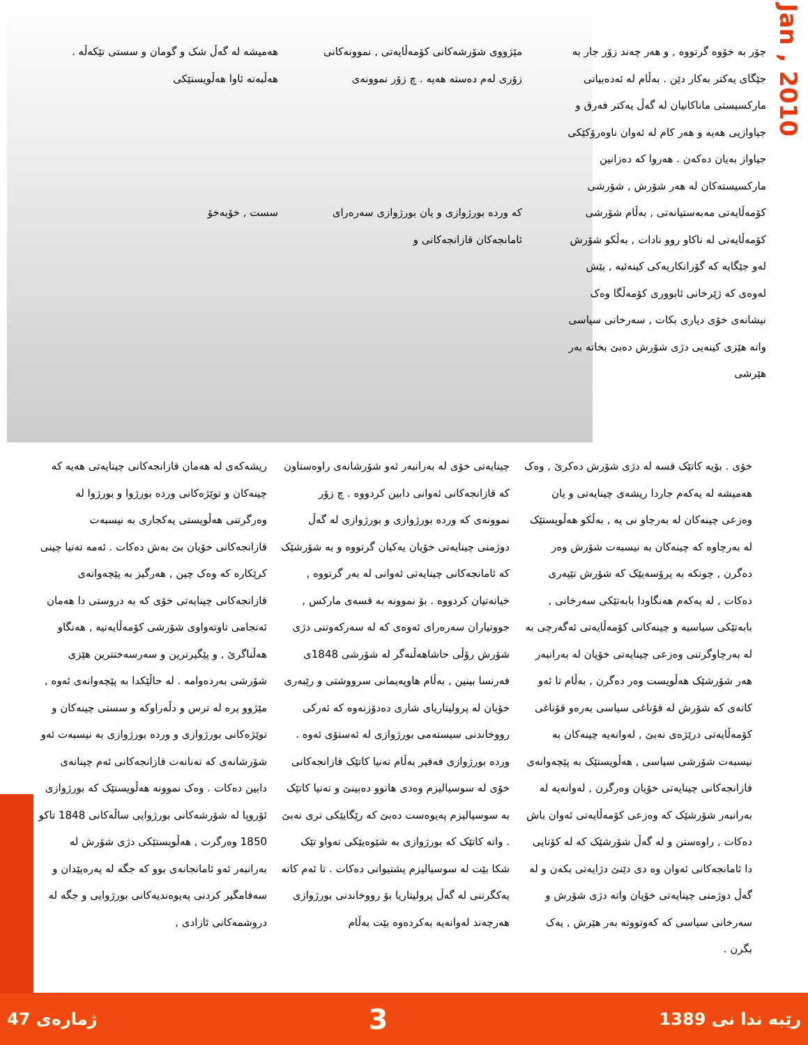Jan , 2010
جۆر بە خۆوە گرتووە , و هەر چەند زۆر جار بە جێگای یەکتر بەکار دێن . بەڵام لە ئەدەبیاتی مارکسیستی ماناکانیان لە گەڵ یەکتر فەرق و جیاوازیی هەیە و هەر کام لە ئەوان ناوەرۆکێکی جیاواز بەیان دەکەن . هەروا کە دەزانین مارکسیستەکان لە هەر شۆرش , شۆرشی کۆمەڵایەتی مەبەستیانەتی , بەڵام شۆرشی کۆمەڵایەتی لە ناکاو روو نادات , بەڵکو شۆرش لەو جێگایە کە گۆرانکاریەکی کینەئیە , پێش لەوەی کە ژێرخانی ئابووری کۆمەڵگا وەک نیشانەی خۆی دیاری بکات , سەرخانی سیاسی واتە هێزی کینەیی دژی شۆرش دەبێ بخاتە بەر هێرشی
مێژووی شۆرشەکانی کۆمەڵایەتی , نموونەکانی زۆری لەم دەستە هەیە . چ زۆر نموونەی
کە وردە بورژوازی و یان بورژوازی سەرەرای ئامانجەکان قازانجەکانی و
هەمیشە لە گەڵ شک و گومان و سستی تێکەڵە . هەڵبەتە ئاوا هەڵویستێکی
سست , خۆبەخۆ
خۆی . بۆیە کاتێک قسە لە دژی شۆرش دەکرێ , وەک هەمیشە لە یەکەم جاردا ریشەی چینایەتی و یان وەزعی چینەکان لە بەرچاو نی یە , بەڵکو هەڵویستێک لە بەرچاوە کە چینەکان بە نیسبەت شۆرش وەر دەگرن , چونکە بە پرۆسەیێک کە شۆرش تێپەری دەکات , لە یەکەم هەنگاودا بابەتێکی سەرخانی , بابەتێکی سیاسیە و چینەکانی کۆمەڵایەتی ئەگەرچی بە لە بەرچاوگرتنی وەزعی چینایەتی خۆیان لە بەرانبەر هەر شۆرشێک هەڵویست وەر دەگرن , بەڵام تا ئەو کاتەی کە شۆرش لە قۆناغی سیاسی بەرەو قۆناغی کۆمەڵایەتی درێژەی نەبێ , لەوانەیە چینەکان بە نیسبەت شۆرشی سیاسی , هەڵویستێک بە پێچەوانەی قازانجەکانی چینایەتی خۆیان وەرگرن , لەوانەیە لە بەرانبەر شۆرشێک کە وەزعی کۆمەڵایەتی ئەوان باش دەکات , راوەستن و لە گەڵ شۆرشێک کە لە کۆتایی دا ئامانجەکانی ئەوان وە دی دێنێ دژایەتی بکەن و لە گەڵ دوژمنی چینایەتی خۆیان واتە دژی شۆرش و سەرخانی سیاسی کە کەوتووتە بەر هێرش , یەک بگرن .
چینایەتی خۆی لە بەرانبەر ئەو شۆرشانەی راوەستاون کە قازانجەکانی ئەوانی دابین کردووە . چ زۆر نموونەی کە وردە بورژوازی و بورژوازی لە گەڵ دوژمنی چینایەتی خۆیان یەکیان گرتووە و بە شۆرشێک کە ئامانجەکانی چینایەتی ئەوانی لە بەر گرتووە , خیانەتیان کردووە . بۆ نموونە بە قسەی مارکس , جووتیاران سەرەرای ئەوەی کە لە سەرکەوتنی دژی شۆرش رۆڵی حاشاهەڵنەگر لە شۆرشی 1848ی فەرنسا بینین , بەڵام هاوپەیمانی سرووشتی و رێبەری خۆیان لە پرولیتاریای شاری دەدۆزنەوە کە ئەرکی رووخاندنی سیستەمی بورژوازی لە ئەستۆی ئەوە . وردە بورژوازی فەقیر بەڵام تەنیا کاتێک قازانجەکانی خۆی لە سوسیالیزم وەدی هاتوو دەبینێ و تەنیا کاتێک بە سوسیالیزم پەیوەست دەبێ کە رێگایێکی تری نەبێ . واتە کاتێک کە بورژوازی بە شێوەیێکی تەواو تێک شکا بێت لە سوسیالیزم پشتیوانی دەکات . تا ئەم کاتە یەکگرتنی لە گەڵ پرولیتاریا بۆ رووخاندنی بورژوازی هەرچەند لەوانەیە بەکردەوە بێت بەڵام
ریشەکەی لە هەمان قازانجەکانی چینایەتی هەیە کە چینەکان و توێژەکانی وردە بورژوا و بورژوا لە وەرگرتنی هەڵویستی یەکجاری بە نیسبەت قازانجەکانی خۆیان بێ بەش دەکات . ئەمە تەنیا چینی کرێکارە کە وەک چین , هەرگیز بە پێچەوانەی قازانجەکانی چینایەتی خۆی کە بە دروستی دا هەمان ئەنجامی تاوتەواوی شۆرشی کۆمەڵایەتیە , هەنگاو هەڵناگرێ , و پێگیرترین و سەرسەختترین هێزی شۆرشی بەردەوامە . لە حاڵێکدا بە پێچەوانەی ئەوە , مێژوو پرە لە ترس و دڵەراوکە و سستی چینەکان و توێژەکانی بورژوازی و وردە بورژوازی بە نیسبەت ئەو شۆرشانەی کە تەنانەت قازانجەکانی ئەم چینانەی دابین دەکات . وەک نموونە هەڵویستێک کە بورژوازی ئۆروپا لە شۆرشەکانی بورژوایی ساڵەکانی 1848 تاکو 1850 وەرگرت , هەڵویستێکی دژی شۆرش لە بەرانبەر ئەو ئامانجانەی بوو کە جگە لە پەرەپێدان و سەقامگیر کردنی پەیوەندیەکانی بورژوایی و جگە لە دروشمەکانی ئازادی ,
رێبە ندا نی 1389 3 ژمارەی 47